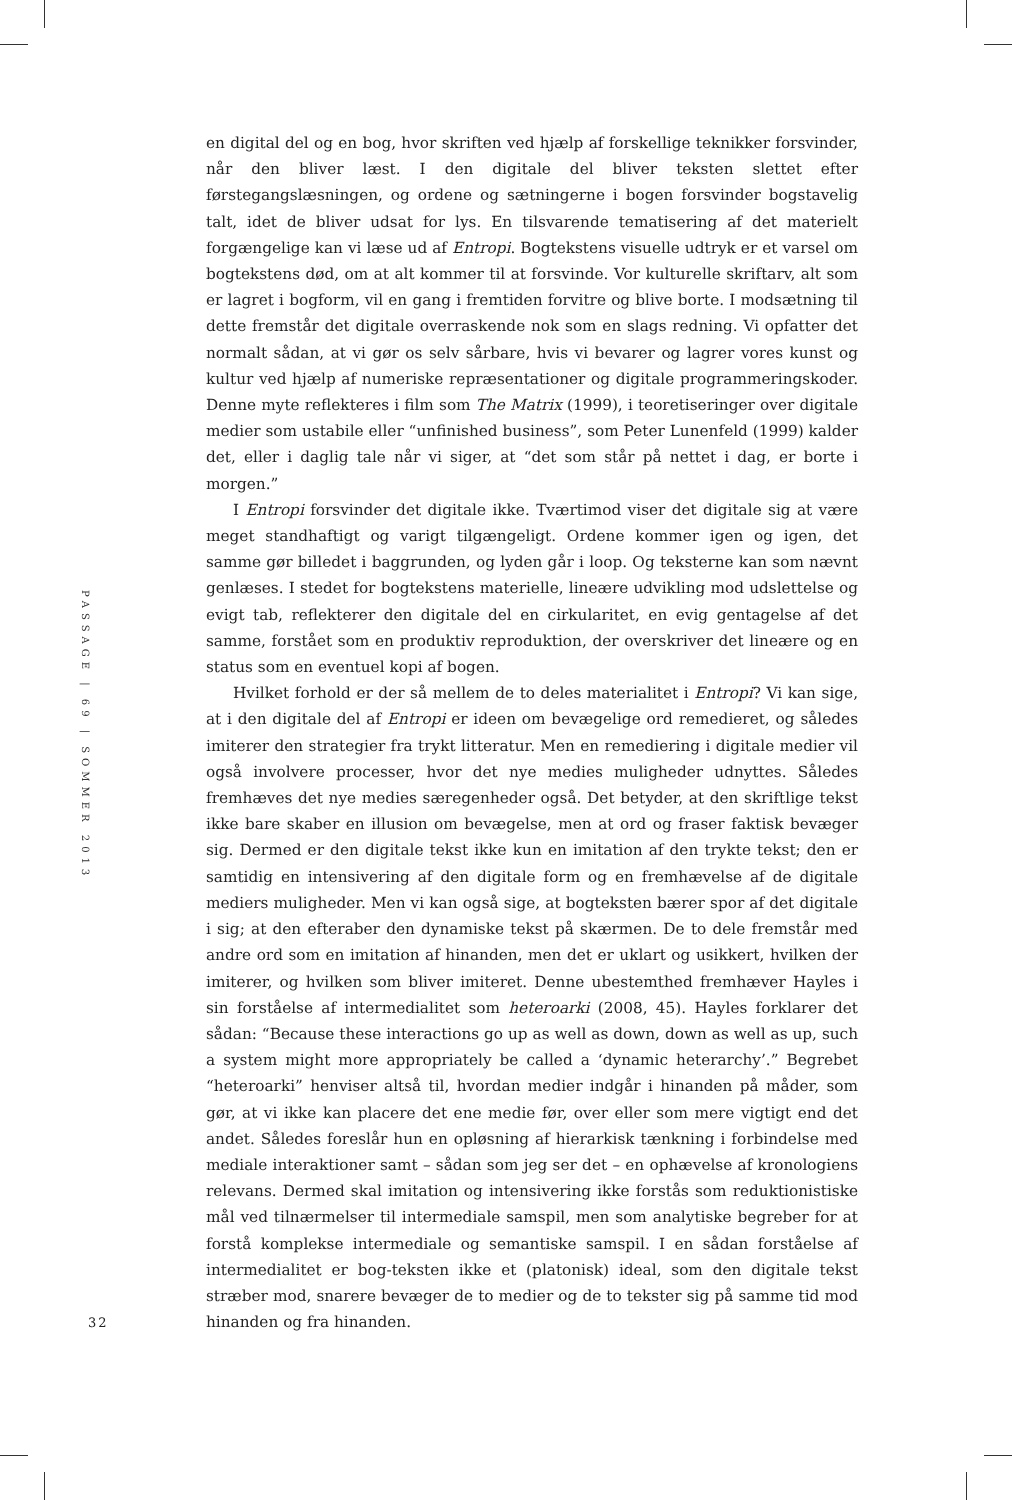en digital del og en bog, hvor skriften ved hjælp af forskellige teknikker forsvinder, når den bliver læst. I den digitale del bliver teksten slettet efter førstegangslæsningen, og ordene og sætningerne i bogen forsvinder bogstavelig talt, idet de bliver udsat for lys. En tilsvarende tematisering af det materielt forgængelige kan vi læse ud af Entropi. Bogtekstens visuelle udtryk er et varsel om bogtekstens død, om at alt kommer til at forsvinde. Vor kulturelle skriftarv, alt som er lagret i bogform, vil en gang i fremtiden forvitre og blive borte. I modsætning til dette fremstår det digitale overraskende nok som en slags redning. Vi opfatter det normalt sådan, at vi gør os selv sårbare, hvis vi bevarer og lagrer vores kunst og kultur ved hjælp af numeriske repræsentationer og digitale programmeringskoder. Denne myte reflekteres i film som The Matrix (1999), i teoretiseringer over digitale medier som ustabile eller “unfinished business”, som Peter Lunenfeld (1999) kalder det, eller i daglig tale når vi siger, at “det som står på nettet i dag, er borte i morgen.”
I Entropi forsvinder det digitale ikke. Tværtimod viser det digitale sig at være meget standhaftigt og varigt tilgængeligt. Ordene kommer igen og igen, det samme gør billedet i baggrunden, og lyden går i loop. Og teksterne kan som nævnt genlæses. I stedet for bogtekstens materielle, lineære udvikling mod udslettelse og evigt tab, reflekterer den digitale del en cirkularitet, en evig gentagelse af det samme, forstået som en produktiv reproduktion, der overskriver det lineære og en status som en eventuel kopi af bogen.
Hvilket forhold er der så mellem de to deles materialitet i Entropi? Vi kan sige, at i den digitale del af Entropi er ideen om bevægelige ord remedieret, og således imiterer den strategier fra trykt litteratur. Men en remediering i digitale medier vil også involvere processer, hvor det nye medies muligheder udnyttes. Således fremhæves det nye medies særegenheder også. Det betyder, at den skriftlige tekst ikke bare skaber en illusion om bevægelse, men at ord og fraser faktisk bevæger sig. Dermed er den digitale tekst ikke kun en imitation af den trykte tekst; den er samtidig en intensivering af den digitale form og en fremhævelse af de digitale mediers muligheder. Men vi kan også sige, at bogteksten bærer spor af det digitale i sig; at den efteraber den dynamiske tekst på skærmen. De to dele fremstår med andre ord som en imitation af hinanden, men det er uklart og usikkert, hvilken der imiterer, og hvilken som bliver imiteret. Denne ubestemthed fremhæver Hayles i sin forståelse af intermedialitet som heteroarki (2008, 45). Hayles forklarer det sådan: “Because these interactions go up as well as down, down as well as up, such a system might more appropriately be called a ‘dynamic heterarchy’.” Begrebet “heteroarki” henviser altså til, hvordan medier indgår i hinanden på måder, som gør, at vi ikke kan placere det ene medie før, over eller som mere vigtigt end det andet. Således foreslår hun en opløsning af hierarkisk tænkning i forbindelse med mediale interaktioner samt – sådan som jeg ser det – en ophævelse af kronologiens relevans. Dermed skal imitation og intensivering ikke forstås som reduktionistiske mål ved tilnærmelser til intermediale samspil, men som analytiske begreber for at forstå komplekse intermediale og semantiske samspil. I en sådan forståelse af intermedialitet er bog-teksten ikke et (platonisk) ideal, som den digitale tekst stræber mod, snarere bevæger de to medier og de to tekster sig på samme tid mod hinanden og fra hinanden.
PASSAGE | 69 | SOMMER 2013
32